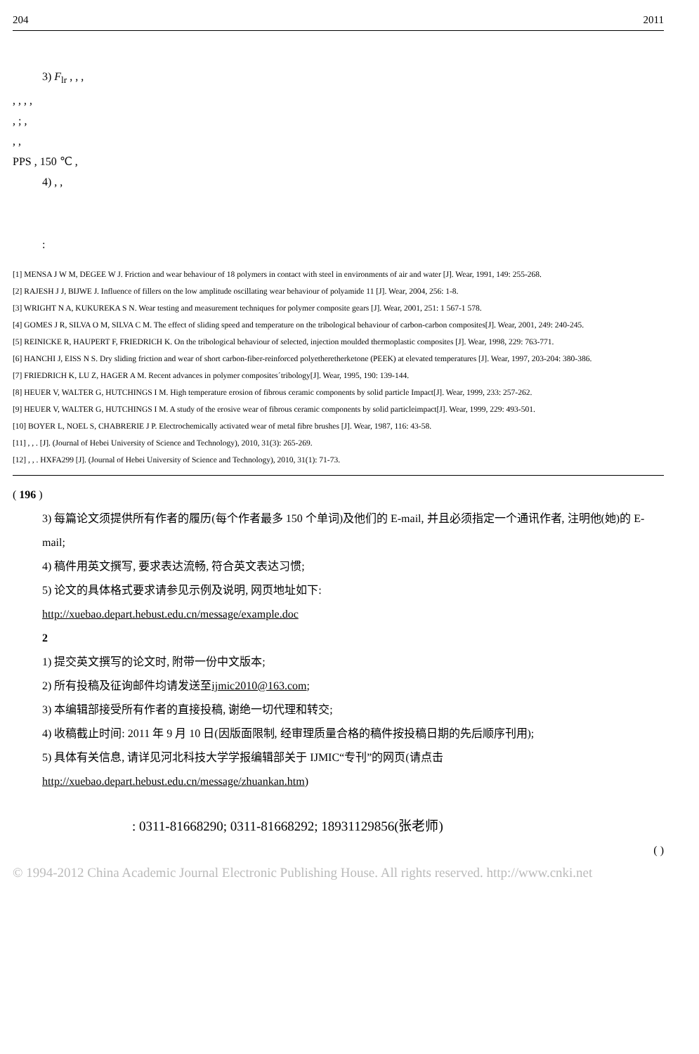204 2011
3) F<sub>lr</sub> , , ,
, , , ,
, ; ,
, ,
PPS , 150 ℃ ,
4) , ,
:
[1] MENSA J W M, DEGEE W J. Friction and wear behaviour of 18 polymers in contact with steel in environments of air and water [J]. Wear, 1991, 149: 255-268.
[2] RAJESH J J, BIJWE J. Influence of fillers on the low amplitude oscillating wear behaviour of polyamide 11 [J]. Wear, 2004, 256: 1-8.
[3] WRIGHT N A, KUKUREKA S N. Wear testing and measurement techniques for polymer composite gears [J]. Wear, 2001, 251: 1 567-1 578.
[4] GOMES J R, SILVA O M, SILVA C M. The effect of sliding speed and temperature on the tribological behaviour of carbon-carbon composites[J]. Wear, 2001, 249: 240-245.
[5] REINICKE R, HAUPERT F, FRIEDRICH K. On the tribological behaviour of selected, injection moulded thermoplastic composites [J]. Wear, 1998, 229: 763-771.
[6] HANCHI J, EISS N S. Dry sliding friction and wear of short carbon-fiber-reinforced polyetheretherketone (PEEK) at elevated temperatures [J]. Wear, 1997, 203-204: 380-386.
[7] FRIEDRICH K, LU Z, HAGER A M. Recent advances in polymer composites´tribology[J]. Wear, 1995, 190: 139-144.
[8] HEUER V, WALTER G, HUTCHINGS I M. High temperature erosion of fibrous ceramic components by solid particle Impact[J]. Wear, 1999, 233: 257-262.
[9] HEUER V, WALTER G, HUTCHINGS I M. A study of the erosive wear of fibrous ceramic components by solid particleimpact[J]. Wear, 1999, 229: 493-501.
[10] BOYER L, NOEL S, CHABRERIE J P. Electrochemically activated wear of metal fibre brushes [J]. Wear, 1987, 116: 43-58.
[11] , , . [J]. (Journal of Hebei University of Science and Technology), 2010, 31(3): 265-269.
[12] , , . HXFA299 [J]. (Journal of Hebei University of Science and Technology), 2010, 31(1): 71-73.
( 196 )
3) 每篇论文须提供所有作者的履历(每个作者最多 150 个单词)及他们的 E-mail, 并且必须指定一个通讯作者, 注明他(她)的 E-mail;
4) 稿件用英文撰写, 要求表达流畅, 符合英文表达习惯;
5) 论文的具体格式要求请参见示例及说明, 网页地址如下:
http://xuebao.depart.hebust.edu.cn/message/example.doc
2
1) 提交英文撰写的论文时, 附带一份中文版本;
2) 所有投稿及征询邮件均请发送至ijmic2010@163.com;
3) 本编辑部接受所有作者的直接投稿, 谢绝一切代理和转交;
4) 收稿截止时间: 2011 年 9 月 10 日(因版面限制, 经审理质量合格的稿件按投稿日期的先后顺序刊用);
5) 具体有关信息, 请详见河北科技大学学报编辑部关于 IJMIC“专刊”的网页(请点击 http://xuebao.depart.hebust.edu.cn/message/zhuankan.htm)
: 0311-81668290; 0311-81668292; 18931129856(张老师)
( )
© 1994-2012 China Academic Journal Electronic Publishing House. All rights reserved. http://www.cnki.net